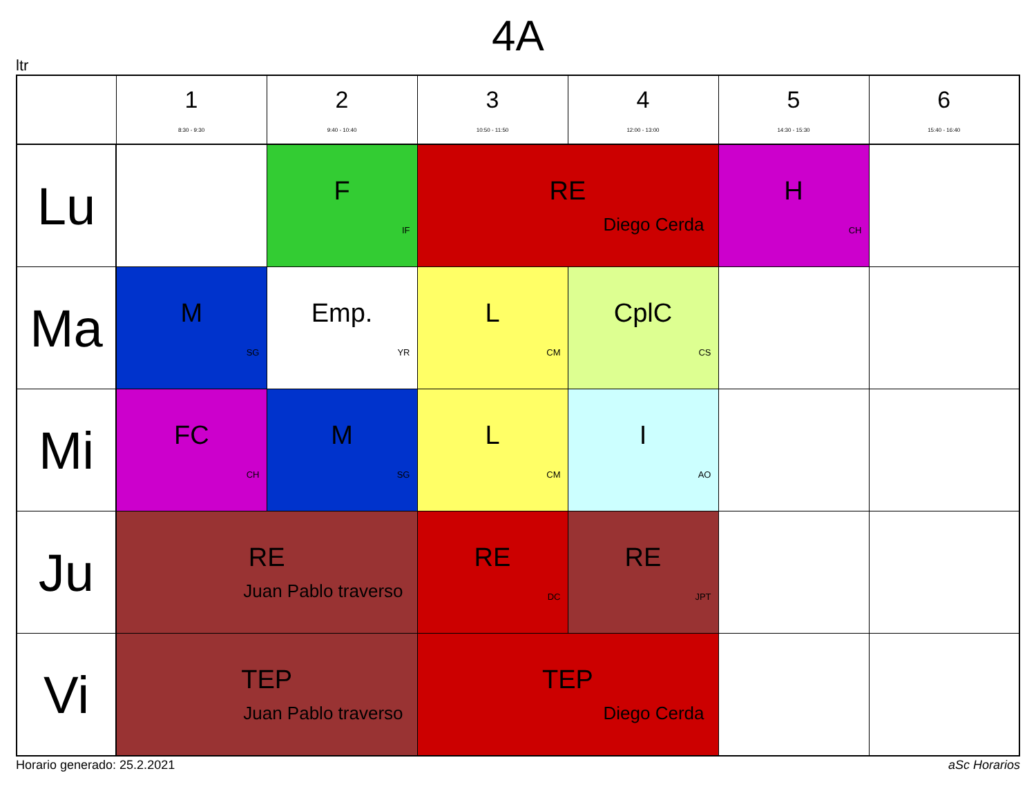4A
ltr
| | 1 8:30 - 9:30 | 2 9:40 - 10:40 | 3 10:50 - 11:50 | 4 12:00 - 13:00 | 5 14:30 - 15:30 | 6 15:40 - 16:40 |
| --- | --- | --- | --- | --- | --- | --- |
| Lu | | F IF | RE Diego Cerda | | H CH | |
| Ma | M SG | Emp. YR | L CM | CplC CS | | |
| Mi | FC CH | M SG | L CM | I AO | | |
| Ju | RE Juan Pablo traverso | | RE DC | RE JPT | | |
| Vi | TEP Juan Pablo traverso | | TEP Diego Cerda | | | |
Horario generado: 25.2.2021 aSc Horarios